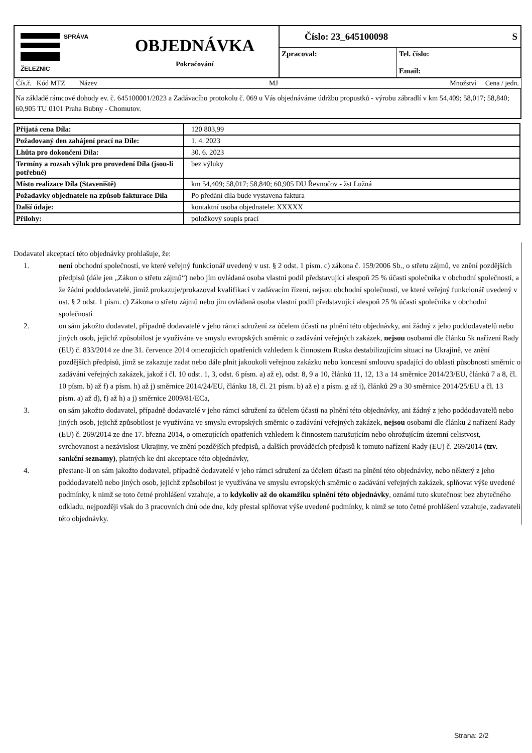SPRÁVA
ŽELEZNIC
OBJEDNÁVKA
Pokračování
Číslo: 23_645100098 S
Zpracoval: Tel. číslo:
Email:
Čís.ř. Kód MTZ Název MJ Množství Cena / jedn.
Na základě rámcové dohody ev. č. 645100001/2023 a Zadávacího protokolu č. 069 u Vás objednáváme údržbu propustků - výrobu zábradlí v km 54,409; 58,017; 58,840; 60,905 TU 0101 Praha Bubny - Chomutov.
| Přijatá cena Díla: | 120 803,99 |
| Požadovaný den zahájení prací na Díle: | 1. 4. 2023 |
| Lhůta pro dokončení Díla: | 30. 6. 2023 |
| Termíny a rozsah výluk pro provedení Díla (jsou-li potřebné) | bez výluky |
| Místo realizace Díla (Staveniště) | km 54,409; 58,017; 58,840; 60,905 DU Řevnočov - žst Lužná |
| Požadavky objednatele na způsob fakturace Díla | Po předání díla bude vystavena faktura |
| Další údaje: | kontaktní osoba objednatele: XXXXX |
| Přílohy: | položkový soupis prací |
Dodavatel akceptací této objednávky prohlašuje, že:
1. není obchodní společností, ve které veřejný funkcionář uvedený v ust. § 2 odst. 1 písm. c) zákona č. 159/2006 Sb., o střetu zájmů, ve znění pozdějších předpisů (dále jen „Zákon o střetu zájmů“) nebo jím ovládaná osoba vlastní podíl představující alespoň 25 % účasti společníka v obchodní společnosti, a že žádní poddodavatelé, jimiž prokazuje/prokazoval kvalifikaci v zadávacím řízení, nejsou obchodní společností, ve které veřejný funkcionář uvedený v ust. § 2 odst. 1 písm. c) Zákona o střetu zájmů nebo jím ovládaná osoba vlastní podíl představující alespoň 25 % účasti společníka v obchodní společnosti
2. on sám jakožto dodavatel, případně dodavatelé v jeho rámci sdružení za účelem účasti na plnění této objednávky, ani žádný z jeho poddodavatelů nebo jiných osob, jejichž způsobilost je využívána ve smyslu evropských směrnic o zadávání veřejných zakázek, nejsou osobami dle článku 5k nařízení Rady (EU) č. 833/2014 ze dne 31. července 2014 omezujících opatřeních vzhledem k činnostem Ruska destabilizujícím situaci na Ukrajině, ve znění pozdějších předpisů, jimž se zakazuje zadat nebo dále plnit jakoukoli veřejnou zakázku nebo koncesní smlouvu spadající do oblasti působnosti směrnic o zadávání veřejných zakázek, jakož i čl. 10 odst. 1, 3, odst. 6 písm. a) až e), odst. 8, 9 a 10, článků 11, 12, 13 a 14 směrnice 2014/23/EU, článků 7 a 8, čl. 10 písm. b) až f) a písm. h) až j) směrnice 2014/24/EU, článku 18, čl. 21 písm. b) až e) a písm. g až i), článků 29 a 30 směrnice 2014/25/EU a čl. 13 písm. a) až d), f) až h) a j) směrnice 2009/81/ECa,
3. on sám jakožto dodavatel, případně dodavatelé v jeho rámci sdružení za účelem účasti na plnění této objednávky, ani žádný z jeho poddodavatelů nebo jiných osob, jejichž způsobilost je využívána ve smyslu evropských směrnic o zadávání veřejných zakázek, nejsou osobami dle článku 2 nařízení Rady (EU) č. 269/2014 ze dne 17. března 2014, o omezujících opatřeních vzhledem k činnostem narušujícím nebo ohrožujícím územní celistvost, svrchovanost a nezávislost Ukrajiny, ve znění pozdějších předpisů, a dalších prováděcích předpisů k tomuto nařízení Rady (EU) č. 269/2014 (tzv. sankční seznamy), platných ke dni akceptace této objednávky,
4. přestane-li on sám jakožto dodavatel, případně dodavatelé v jeho rámci sdružení za účelem účasti na plnění této objednávky, nebo některý z jeho poddodavatelů nebo jiných osob, jejichž způsobilost je využívána ve smyslu evropských směrnic o zadávání veřejných zakázek, splňovat výše uvedené podmínky, k nimž se toto četné prohlášení vztahuje, a to kdykoliv až do okamžiku splnění této objednávky, oznámí tuto skutečnost bez zbytečného odkladu, nejpozději však do 3 pracovních dnů ode dne, kdy přestal splňovat výše uvedené podmínky, k nimž se toto četné prohlášení vztahuje, zadavateli této objednávky.
Strana: 2/2